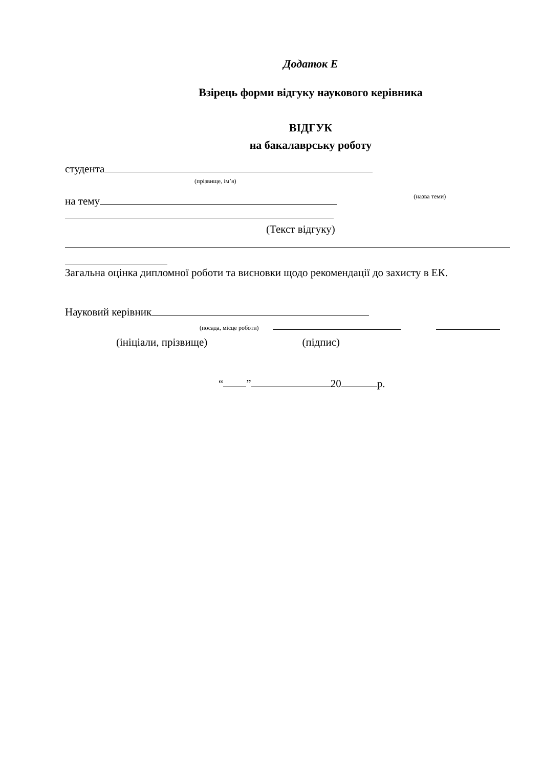Додаток Е
Взірець форми відгуку наукового керівника
ВІДГУК
на бакалаврську роботу
студента
(прізвище, ім’я)
на тему (назва теми)
(Текст відгуку)
Загальна оцінка дипломної роботи та висновки щодо рекомендації до захисту в ЕК.
Науковий керівник
(посада, місце роботи)
(ініціали, прізвище) (підпис)
“ ” 20 р.